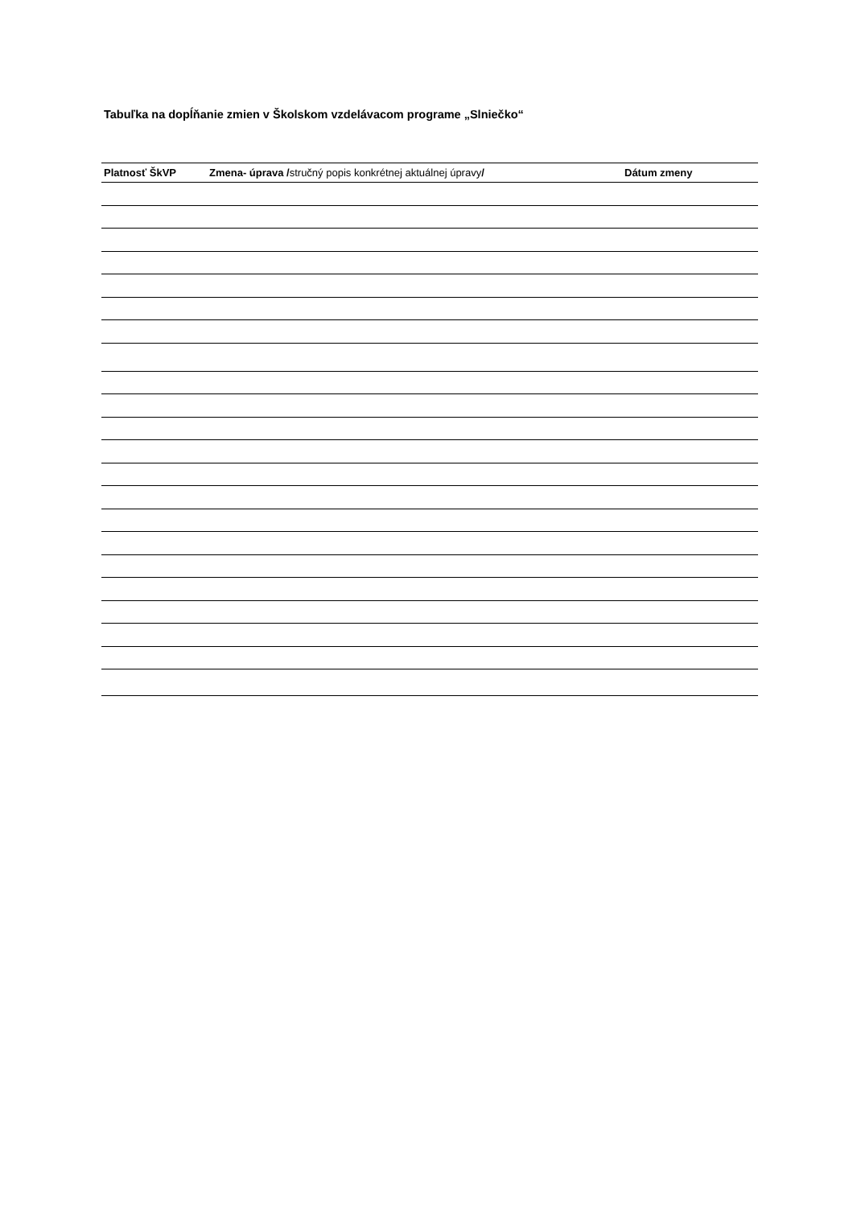Tabuľka na dopĺňanie zmien v Školskom vzdelávacom programe „Slniečko“
| Platnosť ŠkVP | Zmena- úprava / stručný popis konkrétnej aktuálnej úpravy / | Dátum zmeny |
| --- | --- | --- |